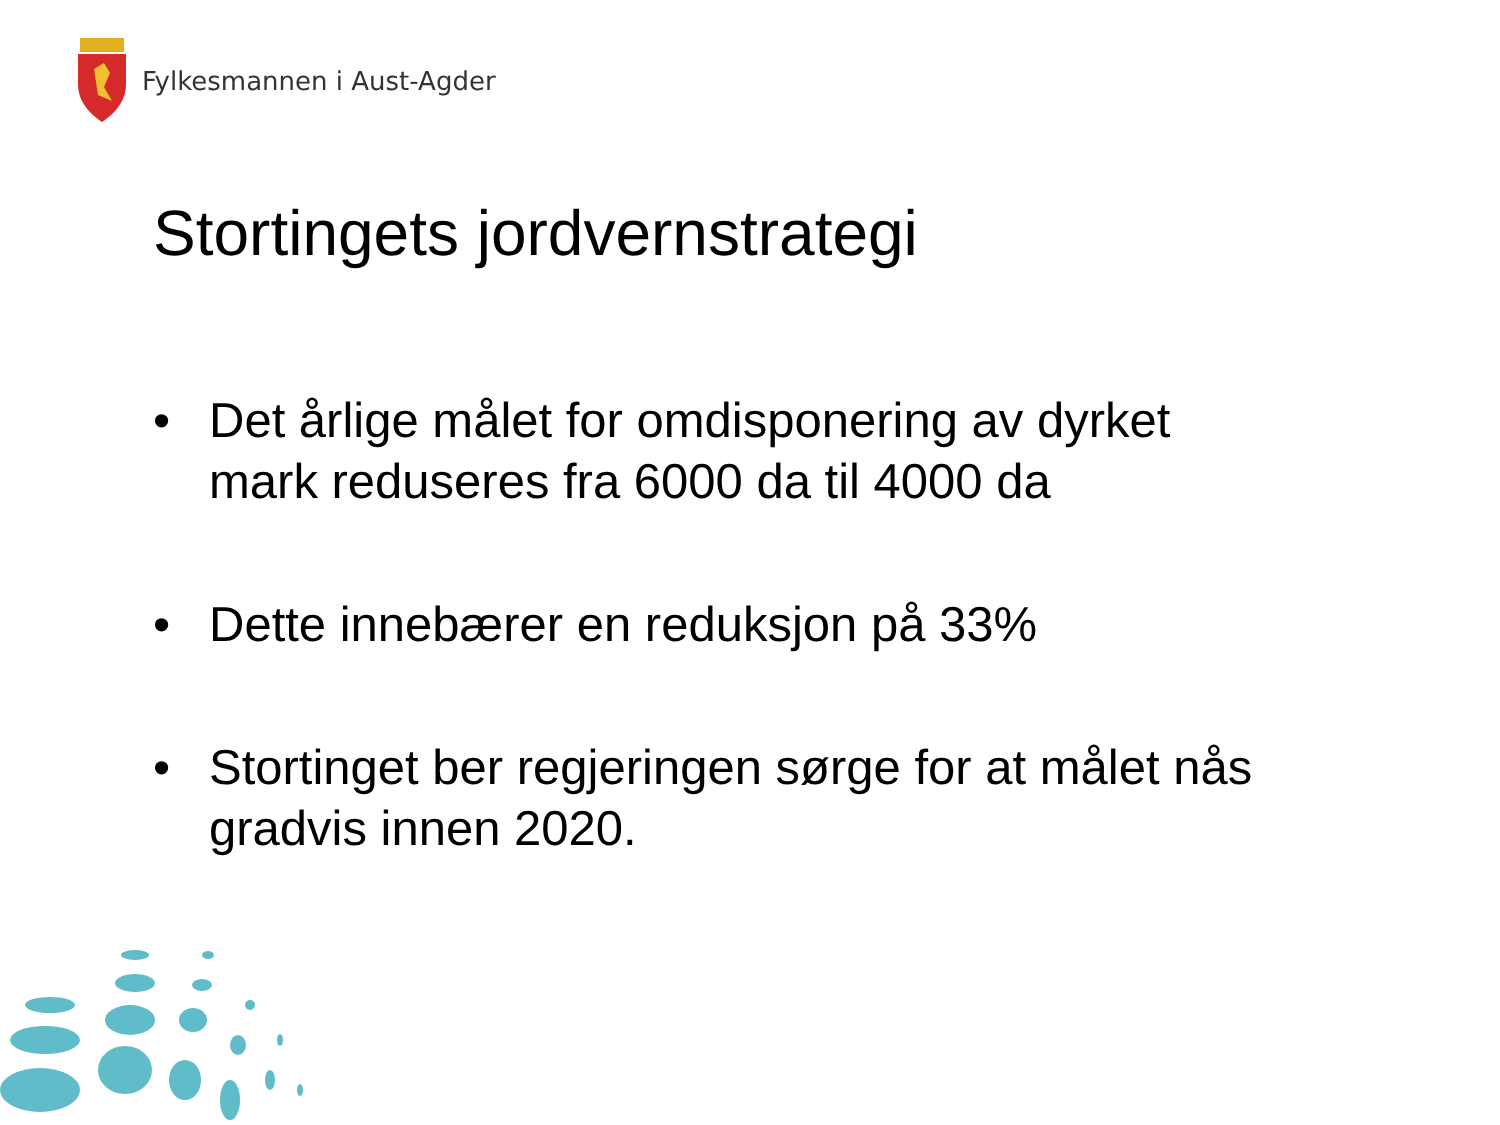Fylkesmannen i Aust-Agder
Stortingets jordvernstrategi
• Det årlige målet for omdisponering av dyrket mark reduseres fra 6000 da til 4000 da
• Dette innebærer en reduksjon på 33%
• Stortinget ber regjeringen sørge for at målet nås gradvis innen 2020.